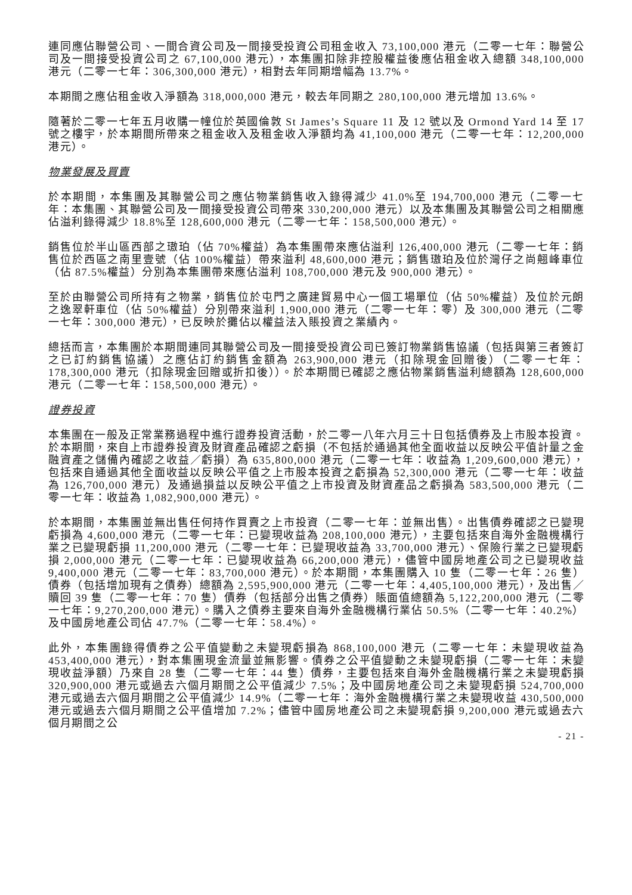連同應佔聯營公司、一間合資公司及一間接受投資公司租金收入 73,100,000 港元（二零一七年：聯營公司及一間接受投資公司之 67,100,000 港元），本集團扣除非控股權益後應佔租金收入總額 348,100,000 港元（二零一七年：306,300,000 港元），相對去年同期增幅為 13.7%。
本期間之應佔租金收入淨額為 318,000,000 港元，較去年同期之 280,100,000 港元增加 13.6%。
隨著於二零一七年五月收購一幢位於英國倫敦 St James’s Square 11 及 12 號以及 Ormond Yard 14 至 17 號之樓宇，於本期間所帶來之租金收入及租金收入淨額均為 41,100,000 港元（二零一七年：12,200,000 港元）。
物業發展及買賣
於本期間，本集團及其聯營公司之應佔物業銷售收入錄得減少 41.0%至 194,700,000 港元（二零一七年：本集團、其聯營公司及一間接受投資公司帶來 330,200,000 港元）以及本集團及其聯營公司之相關應佔溢利錄得減少 18.8%至 128,600,000 港元（二零一七年：158,500,000 港元）。
銷售位於半山區西部之璈珀（佔 70%權益）為本集團帶來應佔溢利 126,400,000 港元（二零一七年：銷售位於西區之南里壹號（佔 100%權益）帶來溢利 48,600,000 港元；銷售璈珀及位於灣仔之尚翹峰車位（佔 87.5%權益）分別為本集團帶來應佔溢利 108,700,000 港元及 900,000 港元）。
至於由聯營公司所持有之物業，銷售位於屯門之廣建貿易中心一個工場單位（佔 50%權益）及位於元朗之逸翠軒車位（佔 50%權益）分別帶來溢利 1,900,000 港元（二零一七年：零）及 300,000 港元（二零一七年：300,000 港元），已反映於攤佔以權益法入賬投資之業績內。
總括而言，本集團於本期間連同其聯營公司及一間接受投資公司已簽訂物業銷售協議（包括與第三者簽訂之已訂約銷售協議）之應佔訂約銷售金額為 263,900,000 港元（扣除現金回贈後）（二零一七年：178,300,000 港元（扣除現金回贈或折扣後））。於本期間已確認之應佔物業銷售溢利總額為 128,600,000 港元（二零一七年：158,500,000 港元）。
證券投資
本集團在一般及正常業務過程中進行證券投資活動，於二零一八年六月三十日包括債券及上市股本投資。於本期間，來自上市證券投資及財資產品確認之虧損（不包括於通過其他全面收益以反映公平值計量之金融資產之儲備內確認之收益／虧損）為 635,800,000 港元（二零一七年：收益為 1,209,600,000 港元），包括來自通過其他全面收益以反映公平值之上市股本投資之虧損為 52,300,000 港元（二零一七年：收益為 126,700,000 港元）及通過損益以反映公平值之上市投資及財資產品之虧損為 583,500,000 港元（二零一七年：收益為 1,082,900,000 港元）。
於本期間，本集團並無出售任何持作買賣之上市投資（二零一七年：並無出售）。出售債券確認之已變現虧損為 4,600,000 港元（二零一七年：已變現收益為 208,100,000 港元），主要包括來自海外金融機構行業之已變現虧損 11,200,000 港元（二零一七年：已變現收益為 33,700,000 港元）、保險行業之已變現虧損 2,000,000 港元（二零一七年：已變現收益為 66,200,000 港元），儘管中國房地產公司之已變現收益 9,400,000 港元（二零一七年：83,700,000 港元）。於本期間，本集團購入 10 隻（二零一七年：26 隻）債券（包括增加現有之債券）總額為 2,595,900,000 港元（二零一七年：4,405,100,000 港元），及出售／贖回 39 隻（二零一七年：70 隻）債券（包括部分出售之債券）賬面值總額為 5,122,200,000 港元（二零一七年：9,270,200,000 港元）。購入之債券主要來自海外金融機構行業佔 50.5%（二零一七年：40.2%）及中國房地產公司佔 47.7%（二零一七年：58.4%）。
此外，本集團錄得債券之公平值變動之未變現虧損為 868,100,000 港元（二零一七年：未變現收益為 453,400,000 港元），對本集團現金流量並無影響。債券之公平值變動之未變現虧損（二零一七年：未變現收益淨額）乃來自 28 隻（二零一七年：44 隻）債券，主要包括來自海外金融機構行業之未變現虧損 320,900,000 港元或過去六個月期間之公平值減少 7.5%；及中國房地產公司之未變現虧損 524,700,000 港元或過去六個月期間之公平值減少 14.9%（二零一七年：海外金融機構行業之未變現收益 430,500,000 港元或過去六個月期間之公平值增加 7.2%；儘管中國房地產公司之未變現虧損 9,200,000 港元或過去六個月期間之公
- 21 -